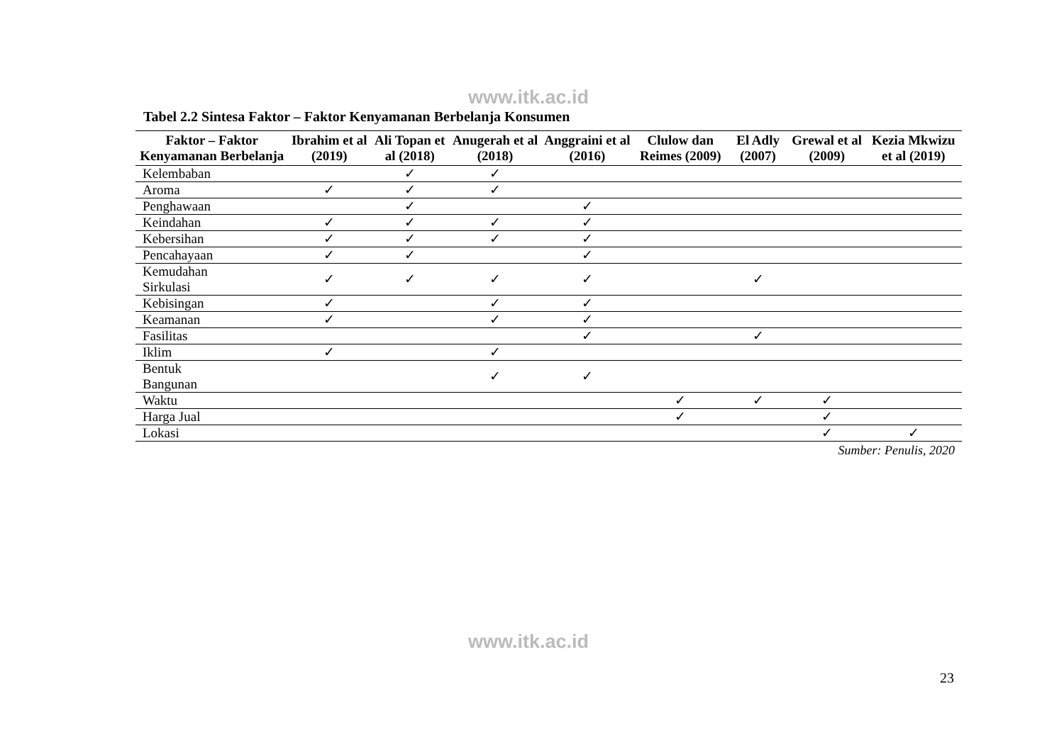www.itk.ac.id
Tabel 2.2 Sintesa Faktor – Faktor Kenyamanan Berbelanja Konsumen
| Faktor – Faktor Kenyamanan Berbelanja | Ibrahim et al (2019) | Ali Topan et al (2018) | Anugerah et al (2018) | Anggraini et al (2016) | Clulow dan Reimes (2009) | El Adly (2007) | Grewal et al (2009) | Kezia Mkwizu et al (2019) |
| --- | --- | --- | --- | --- | --- | --- | --- | --- |
| Kelembaban | | ✓ | ✓ | | | | | |
| Aroma | ✓ | ✓ | ✓ | | | | | |
| Penghawaan | | ✓ | | ✓ | | | | |
| Keindahan | ✓ | ✓ | ✓ | ✓ | | | | |
| Kebersihan | ✓ | ✓ | ✓ | ✓ | | | | |
| Pencahayaan | ✓ | ✓ | | ✓ | | | | |
| Kemudahan Sirkulasi | ✓ | ✓ | ✓ | ✓ | | ✓ | | |
| Kebisingan | ✓ | | ✓ | ✓ | | | | |
| Keamanan | ✓ | | ✓ | ✓ | | | | |
| Fasilitas | | | | ✓ | | ✓ | | |
| Iklim | ✓ | | ✓ | | | | | |
| Bentuk Bangunan | | | ✓ | ✓ | | | | |
| Waktu | | | | | ✓ | ✓ | ✓ | |
| Harga Jual | | | | | ✓ | | ✓ | |
| Lokasi | | | | | | | ✓ | ✓ |
Sumber: Penulis, 2020
www.itk.ac.id
23